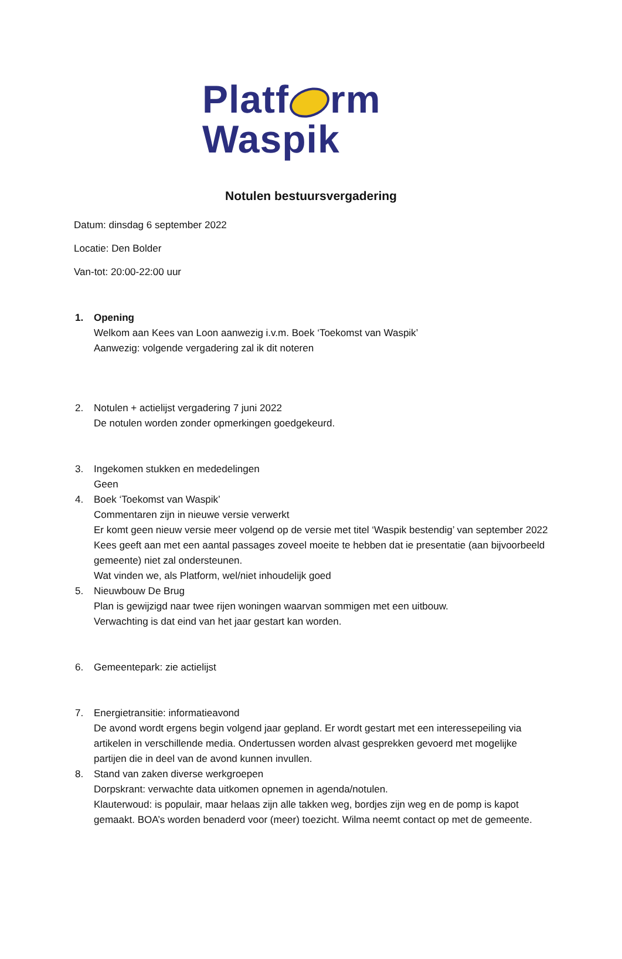Platf rm
Waspik
Notulen bestuursvergadering
Datum: dinsdag 6 september 2022
Locatie: Den Bolder
Van-tot: 20:00-22:00 uur
1. Opening
Welkom aan Kees van Loon aanwezig i.v.m. Boek ‘Toekomst van Waspik’
Aanwezig: volgende vergadering zal ik dit noteren
2. Notulen + actielijst vergadering 7 juni 2022
De notulen worden zonder opmerkingen goedgekeurd.
3. Ingekomen stukken en mededelingen
Geen
4. Boek ‘Toekomst van Waspik’
Commentaren zijn in nieuwe versie verwerkt
Er komt geen nieuw versie meer volgend op de versie met titel ‘Waspik bestendig’ van september 2022
Kees geeft aan met een aantal passages zoveel moeite te hebben dat ie presentatie (aan bijvoorbeeld gemeente) niet zal ondersteunen.
Wat vinden we, als Platform, wel/niet inhoudelijk goed
5. Nieuwbouw De Brug
Plan is gewijzigd naar twee rijen woningen waarvan sommigen met een uitbouw.
Verwachting is dat eind van het jaar gestart kan worden.
6. Gemeentepark: zie actielijst
7. Energietransitie: informatieavond
De avond wordt ergens begin volgend jaar gepland. Er wordt gestart met een interessepeiling via artikelen in verschillende media. Ondertussen worden alvast gesprekken gevoerd met mogelijke partijen die in deel van de avond kunnen invullen.
8. Stand van zaken diverse werkgroepen
Dorpskrant: verwachte data uitkomen opnemen in agenda/notulen.
Klauterwoud: is populair, maar helaas zijn alle takken weg, bordjes zijn weg en de pomp is kapot gemaakt. BOA’s worden benaderd voor (meer) toezicht. Wilma neemt contact op met de gemeente.